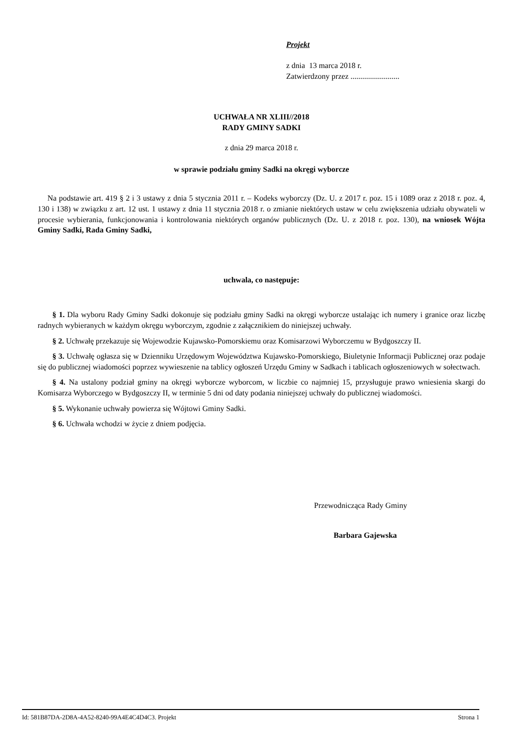Projekt
z dnia 13 marca 2018 r.
Zatwierdzony przez .........................
UCHWAŁA NR XLIII//2018
RADY GMINY SADKI
z dnia 29 marca 2018 r.
w sprawie podziału gminy Sadki na okręgi wyborcze
Na podstawie art. 419 § 2 i 3 ustawy z dnia 5 stycznia 2011 r. – Kodeks wyborczy (Dz. U. z 2017 r. poz. 15 i 1089 oraz z 2018 r. poz. 4, 130 i 138) w związku z art. 12 ust. 1 ustawy z dnia 11 stycznia 2018 r. o zmianie niektórych ustaw w celu zwiększenia udziału obywateli w procesie wybierania, funkcjonowania i kontrolowania niektórych organów publicznych (Dz. U. z 2018 r. poz. 130), na wniosek Wójta Gminy Sadki, Rada Gminy Sadki,
uchwala, co następuje:
§ 1. Dla wyboru Rady Gminy Sadki dokonuje się podziału gminy Sadki na okręgi wyborcze ustalając ich numery i granice oraz liczbę radnych wybieranych w każdym okręgu wyborczym, zgodnie z załącznikiem do niniejszej uchwały.
§ 2. Uchwałę przekazuje się Wojewodzie Kujawsko-Pomorskiemu oraz Komisarzowi Wyborczemu w Bydgoszczy II.
§ 3. Uchwałę ogłasza się w Dzienniku Urzędowym Województwa Kujawsko-Pomorskiego, Biuletynie Informacji Publicznej oraz podaje się do publicznej wiadomości poprzez wywieszenie na tablicy ogłoszeń Urzędu Gminy w Sadkach i tablicach ogłoszeniowych w sołectwach.
§ 4. Na ustalony podział gminy na okręgi wyborcze wyborcom, w liczbie co najmniej 15, przysługuje prawo wniesienia skargi do Komisarza Wyborczego w Bydgoszczy II, w terminie 5 dni od daty podania niniejszej uchwały do publicznej wiadomości.
§ 5. Wykonanie uchwały powierza się Wójtowi Gminy Sadki.
§ 6. Uchwała wchodzi w życie z dniem podjęcia.
Przewodnicząca Rady Gminy
Barbara Gajewska
Id: 581B87DA-2D8A-4A52-8240-99A4E4C4D4C3. Projekt Strona 1